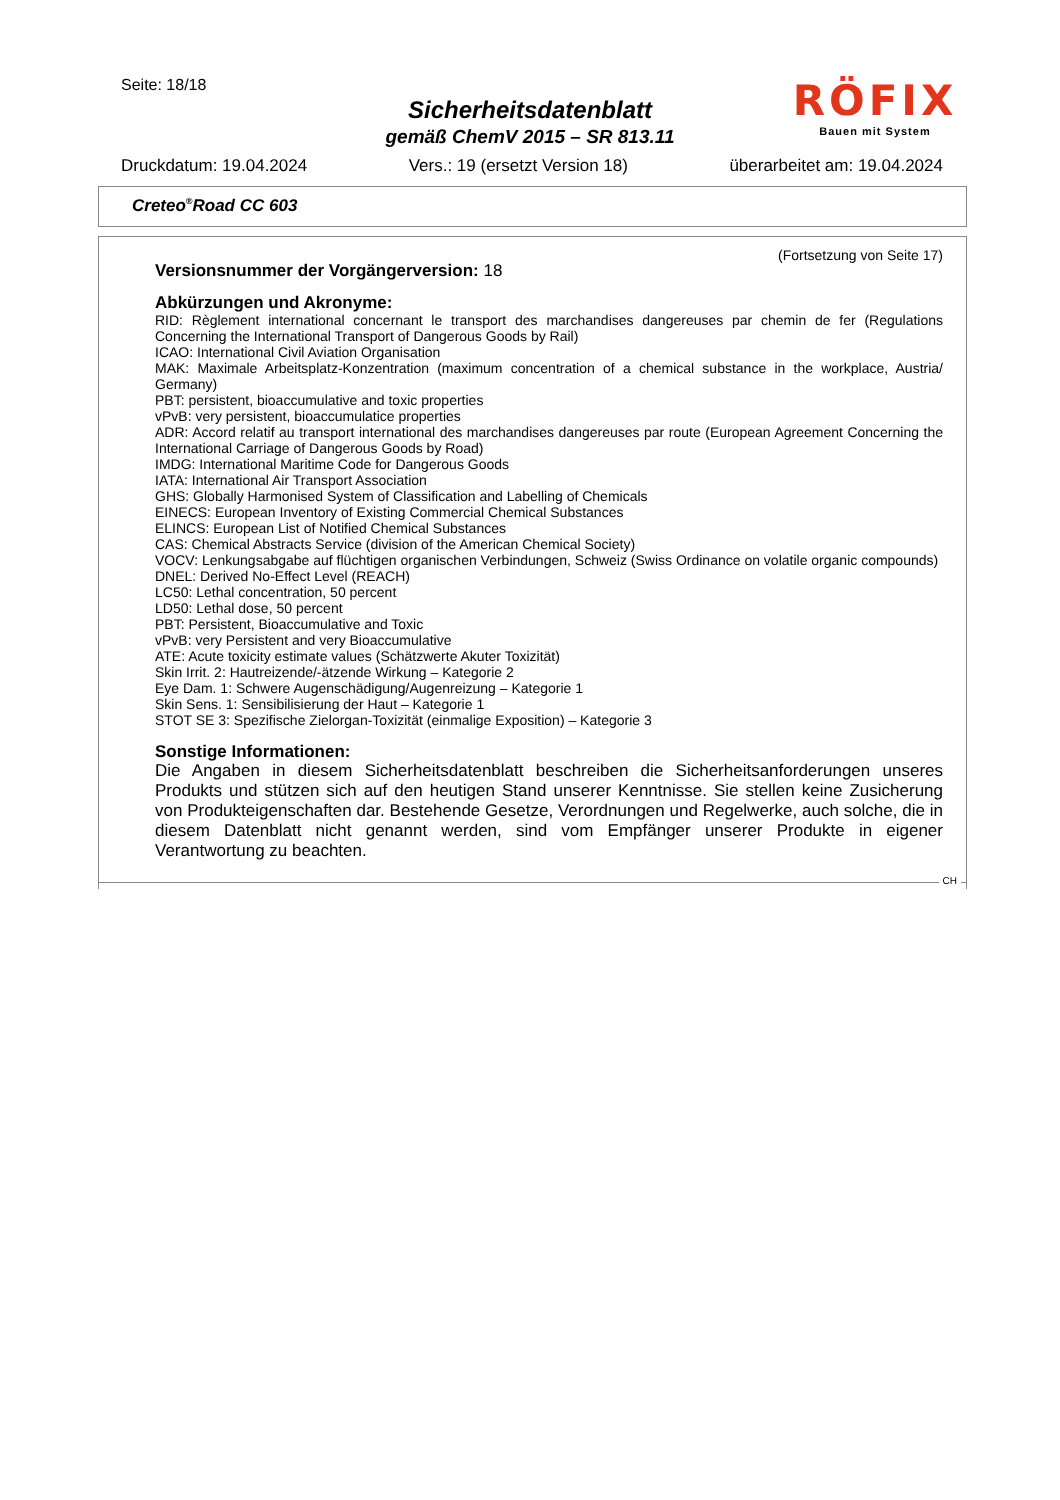Seite: 18/18
Sicherheitsdatenblatt
gemäß ChemV 2015 – SR 813.11
RÖFIX
Bauen mit System
Druckdatum: 19.04.2024 Vers.: 19 (ersetzt Version 18) überarbeitet am: 19.04.2024
Creteo<sup>®</sup>Road CC 603
(Fortsetzung von Seite 17)
Versionsnummer der Vorgängerversion: 18
Abkürzungen und Akronyme:
RID: Règlement international concernant le transport des marchandises dangereuses par chemin de fer (Regulations Concerning the International Transport of Dangerous Goods by Rail)
ICAO: International Civil Aviation Organisation
MAK: Maximale Arbeitsplatz-Konzentration (maximum concentration of a chemical substance in the workplace, Austria/ Germany)
PBT: persistent, bioaccumulative and toxic properties
vPvB: very persistent, bioaccumulatice properties
ADR: Accord relatif au transport international des marchandises dangereuses par route (European Agreement Concerning the International Carriage of Dangerous Goods by Road)
IMDG: International Maritime Code for Dangerous Goods
IATA: International Air Transport Association
GHS: Globally Harmonised System of Classification and Labelling of Chemicals
EINECS: European Inventory of Existing Commercial Chemical Substances
ELINCS: European List of Notified Chemical Substances
CAS: Chemical Abstracts Service (division of the American Chemical Society)
VOCV: Lenkungsabgabe auf flüchtigen organischen Verbindungen, Schweiz (Swiss Ordinance on volatile organic compounds)
DNEL: Derived No-Effect Level (REACH)
LC50: Lethal concentration, 50 percent
LD50: Lethal dose, 50 percent
PBT: Persistent, Bioaccumulative and Toxic
vPvB: very Persistent and very Bioaccumulative
ATE: Acute toxicity estimate values (Schätzwerte Akuter Toxizität)
Skin Irrit. 2: Hautreizende/-ätzende Wirkung – Kategorie 2
Eye Dam. 1: Schwere Augenschädigung/Augenreizung – Kategorie 1
Skin Sens. 1: Sensibilisierung der Haut – Kategorie 1
STOT SE 3: Spezifische Zielorgan-Toxizität (einmalige Exposition) – Kategorie 3
Sonstige Informationen:
Die Angaben in diesem Sicherheitsdatenblatt beschreiben die Sicherheitsanforderungen unseres Produkts und stützen sich auf den heutigen Stand unserer Kenntnisse. Sie stellen keine Zusicherung von Produkteigenschaften dar. Bestehende Gesetze, Verordnungen und Regelwerke, auch solche, die in diesem Datenblatt nicht genannt werden, sind vom Empfänger unserer Produkte in eigener Verantwortung zu beachten.
CH